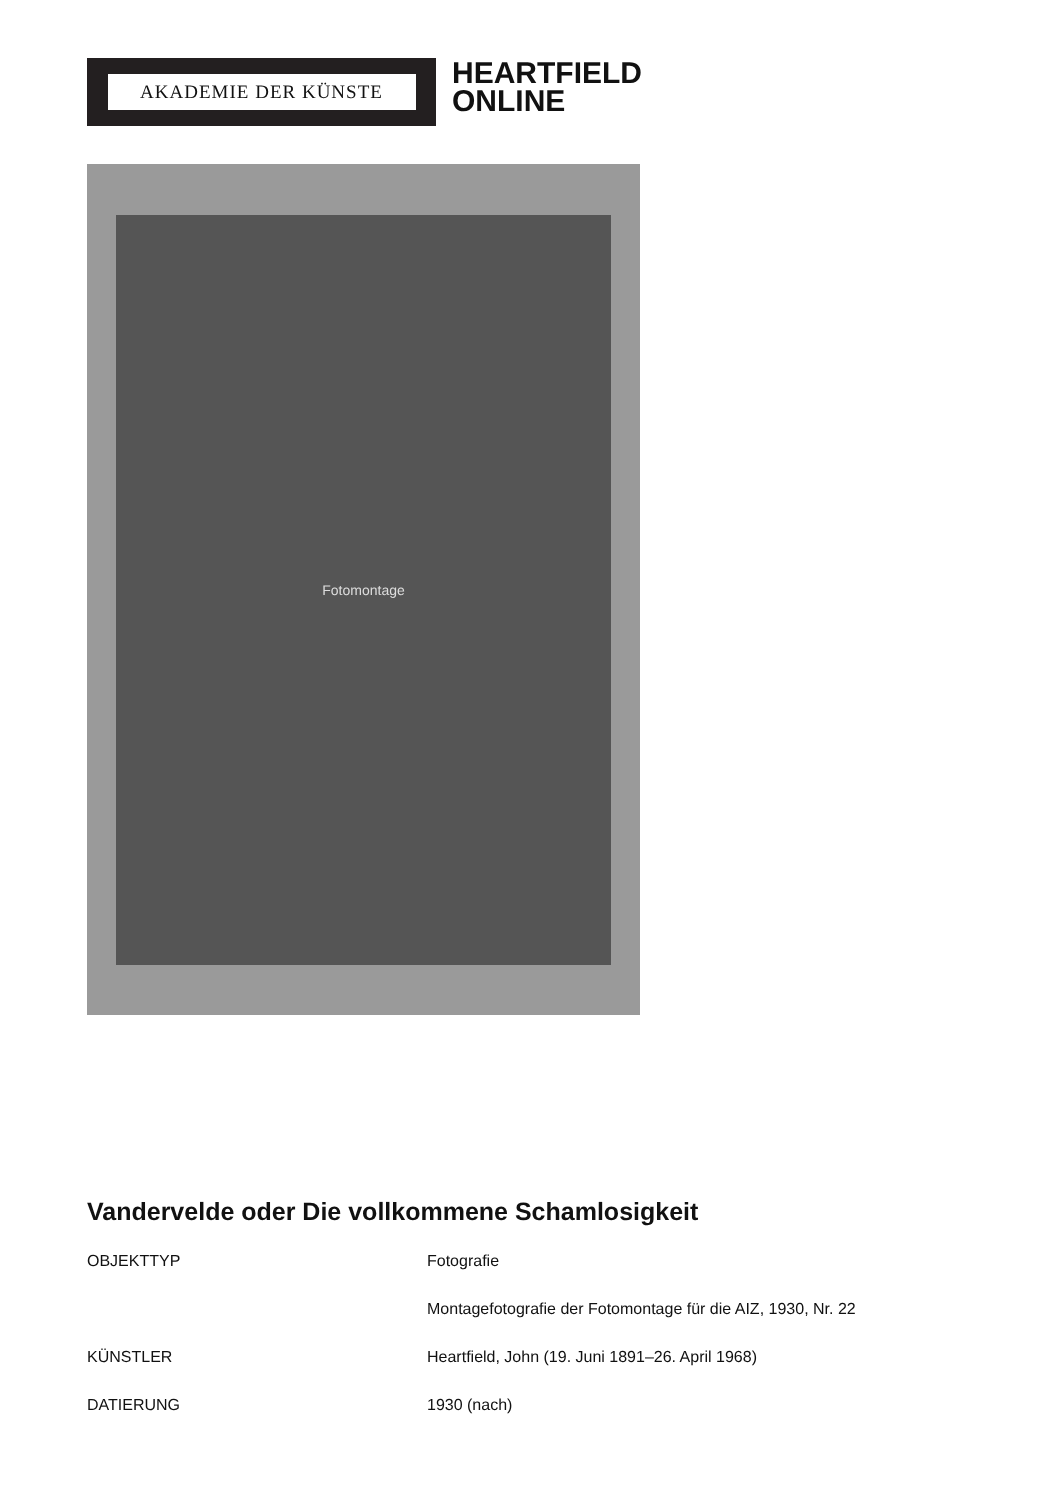AKADEMIE DER KÜNSTE
HEARTFIELD
ONLINE
Fotomontage
Vandervelde oder Die vollkommene Schamlosigkeit
| OBJEKTTYP | Fotografie |
| | Montagefotografie der Fotomontage für die AIZ, 1930, Nr. 22 |
| KÜNSTLER | Heartfield, John (19. Juni 1891–26. April 1968) |
| DATIERUNG | 1930 (nach) |